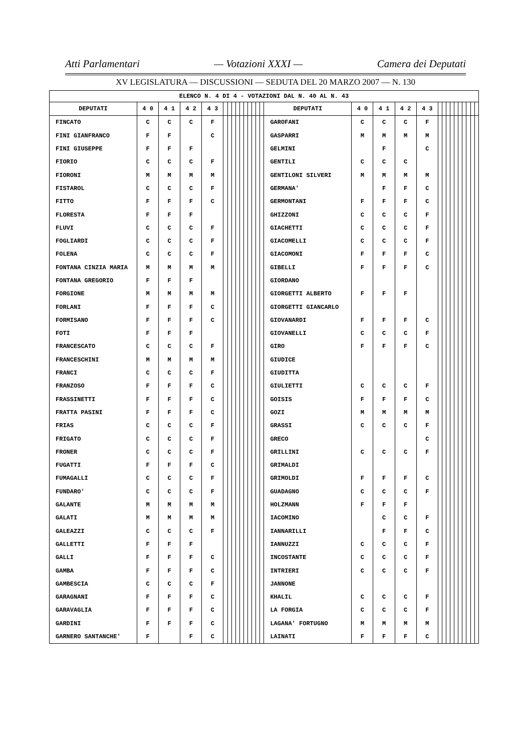Atti Parlamentari — Votazioni XXXI — Camera dei Deputati
XV LEGISLATURA — DISCUSSIONI — SEDUTA DEL 20 MARZO 2007 — N. 130
| ELENCO N. 4 DI 4 - VOTAZIONI DAL N. 40 AL N. 43 | | | | | | | | | | | | | | | | | | | | | | | | | | | | | |
| --- | --- | --- | --- | --- | --- | --- | --- | --- | --- | --- | --- | --- | --- | --- | --- | --- | --- | --- | --- | --- | --- | --- | --- | --- | --- | --- | --- | --- | --- |
| DEPUTATI | 4 0 | 4 1 | 4 2 | 4 3 | | | | | | | | | | | DEPUTATI | 4 0 | 4 1 | 4 2 | 4 3 | | | | | | | | | | |
| FINCATO | C | C | C | F | | | | | | | | | | | GAROFANI | C | C | C | F | | | | | | | | | | |
| FINI GIANFRANCO | F | F | | C | | | | | | | | | | | GASPARRI | M | M | M | M | | | | | | | | | | |
| FINI GIUSEPPE | F | F | F | | | | | | | | | | | | GELMINI | | F | | C | | | | | | | | | | |
| FIORIO | C | C | C | F | | | | | | | | | | | GENTILI | C | C | C | | | | | | | | | | | |
| FIORONI | M | M | M | M | | | | | | | | | | | GENTILONI SILVERI | M | M | M | M | | | | | | | | | | |
| FISTAROL | C | C | C | F | | | | | | | | | | | GERMANA' | | F | F | C | | | | | | | | | | |
| FITTO | F | F | F | C | | | | | | | | | | | GERMONTANI | F | F | F | C | | | | | | | | | | |
| FLORESTA | F | F | F | | | | | | | | | | | | GHIZZONI | C | C | C | F | | | | | | | | | | |
| FLUVI | C | C | C | F | | | | | | | | | | | GIACHETTI | C | C | C | F | | | | | | | | | | |
| FOGLIARDI | C | C | C | F | | | | | | | | | | | GIACOMELLI | C | C | C | F | | | | | | | | | | |
| FOLENA | C | C | C | F | | | | | | | | | | | GIACOMONI | F | F | F | C | | | | | | | | | | |
| FONTANA CINZIA MARIA | M | M | M | M | | | | | | | | | | | GIBELLI | F | F | F | C | | | | | | | | | | |
| FONTANA GREGORIO | F | F | F | | | | | | | | | | | | GIORDANO | | | | | | | | | | | | | | |
| FORGIONE | M | M | M | M | | | | | | | | | | | GIORGETTI ALBERTO | F | F | F | | | | | | | | | | | |
| FORLANI | F | F | F | C | | | | | | | | | | | GIORGETTI GIANCARLO | | | | | | | | | | | | | | |
| FORMISANO | F | F | F | C | | | | | | | | | | | GIOVANARDI | F | F | F | C | | | | | | | | | | |
| FOTI | F | F | F | | | | | | | | | | | | GIOVANELLI | C | C | C | F | | | | | | | | | | |
| FRANCESCATO | C | C | C | F | | | | | | | | | | | GIRO | F | F | F | C | | | | | | | | | | |
| FRANCESCHINI | M | M | M | M | | | | | | | | | | | GIUDICE | | | | | | | | | | | | | | |
| FRANCI | C | C | C | F | | | | | | | | | | | GIUDITTA | | | | | | | | | | | | | | |
| FRANZOSO | F | F | F | C | | | | | | | | | | | GIULIETTI | C | C | C | F | | | | | | | | | | |
| FRASSINETTI | F | F | F | C | | | | | | | | | | | GOISIS | F | F | F | C | | | | | | | | | | |
| FRATTA PASINI | F | F | F | C | | | | | | | | | | | GOZI | M | M | M | M | | | | | | | | | | |
| FRIAS | C | C | C | F | | | | | | | | | | | GRASSI | C | C | C | F | | | | | | | | | | |
| FRIGATO | C | C | C | F | | | | | | | | | | | GRECO | | | | C | | | | | | | | | | |
| FRONER | C | C | C | F | | | | | | | | | | | GRILLINI | C | C | C | F | | | | | | | | | | |
| FUGATTI | F | F | F | C | | | | | | | | | | | GRIMALDI | | | | | | | | | | | | | | |
| FUMAGALLI | C | C | C | F | | | | | | | | | | | GRIMOLDI | F | F | F | C | | | | | | | | | | |
| FUNDARO' | C | C | C | F | | | | | | | | | | | GUADAGNO | C | C | C | F | | | | | | | | | | |
| GALANTE | M | M | M | M | | | | | | | | | | | HOLZMANN | F | F | F | | | | | | | | | | | |
| GALATI | M | M | M | M | | | | | | | | | | | IACOMINO | | C | C | F | | | | | | | | | | |
| GALEAZZI | C | C | C | F | | | | | | | | | | | IANNARILLI | | F | F | C | | | | | | | | | | |
| GALLETTI | F | F | F | | | | | | | | | | | | IANNUZZI | C | C | C | F | | | | | | | | | | |
| GALLI | F | F | F | C | | | | | | | | | | | INCOSTANTE | C | C | C | F | | | | | | | | | | |
| GAMBA | F | F | F | C | | | | | | | | | | | INTRIERI | C | C | C | F | | | | | | | | | | |
| GAMBESCIA | C | C | C | F | | | | | | | | | | | JANNONE | | | | | | | | | | | | | | |
| GARAGNANI | F | F | F | C | | | | | | | | | | | KHALIL | C | C | C | F | | | | | | | | | | |
| GARAVAGLIA | F | F | F | C | | | | | | | | | | | LA FORGIA | C | C | C | F | | | | | | | | | | |
| GARDINI | F | F | F | C | | | | | | | | | | | LAGANA' FORTUGNO | M | M | M | M | | | | | | | | | | |
| GARNERO SANTANCHE' | F | | F | C | | | | | | | | | | | LAINATI | F | F | F | C | | | | | | | | | | |